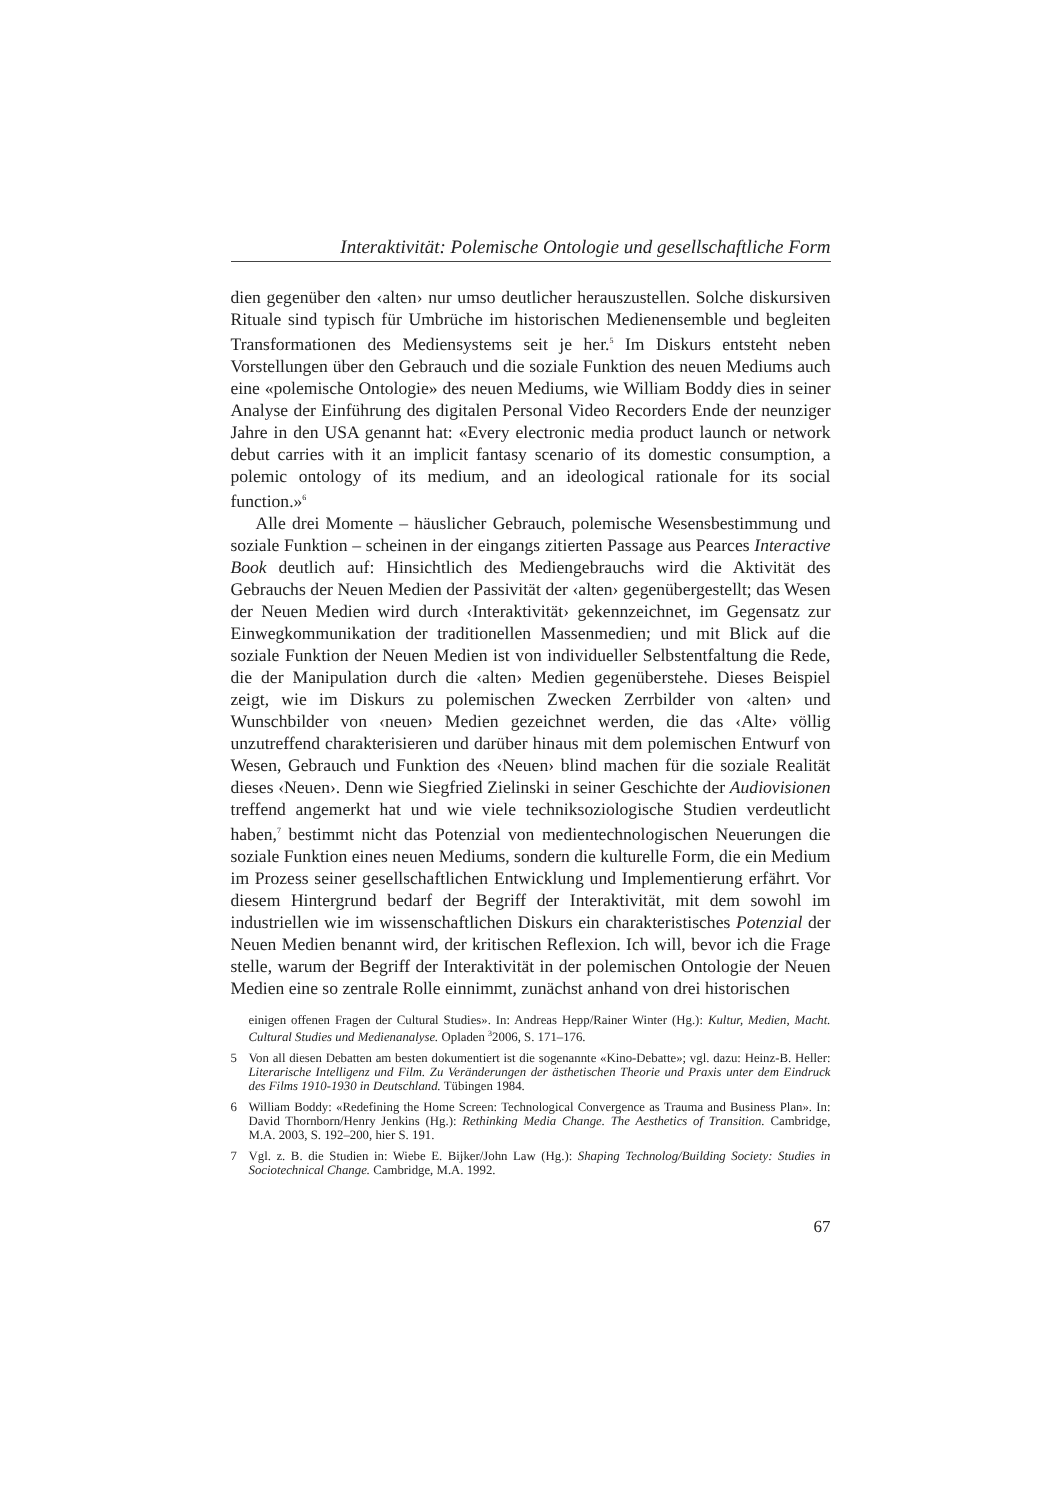Interaktivität: Polemische Ontologie und gesellschaftliche Form
dien gegenüber den ‹alten› nur umso deutlicher herauszustellen. Solche diskursiven Rituale sind typisch für Umbrüche im historischen Medienensemble und begleiten Transformationen des Mediensystems seit je her.<sup>5</sup> Im Diskurs entsteht neben Vorstellungen über den Gebrauch und die soziale Funktion des neuen Mediums auch eine «polemische Ontologie» des neuen Mediums, wie William Boddy dies in seiner Analyse der Einführung des digitalen Personal Video Recorders Ende der neunziger Jahre in den USA genannt hat: «Every electronic media product launch or network debut carries with it an implicit fantasy scenario of its domestic consumption, a polemic ontology of its medium, and an ideological rationale for its social function.»<sup>6</sup>
Alle drei Momente – häuslicher Gebrauch, polemische Wesensbestimmung und soziale Funktion – scheinen in der eingangs zitierten Passage aus Pearces Interactive Book deutlich auf: Hinsichtlich des Mediengebrauchs wird die Aktivität des Gebrauchs der Neuen Medien der Passivität der ‹alten› gegenübergestellt; das Wesen der Neuen Medien wird durch ‹Interaktivität› gekennzeichnet, im Gegensatz zur Einwegkommunikation der traditionellen Massenmedien; und mit Blick auf die soziale Funktion der Neuen Medien ist von individueller Selbstentfaltung die Rede, die der Manipulation durch die ‹alten› Medien gegenüberstehe. Dieses Beispiel zeigt, wie im Diskurs zu polemischen Zwecken Zerrbilder von ‹alten› und Wunschbilder von ‹neuen› Medien gezeichnet werden, die das ‹Alte› völlig unzutreffend charakterisieren und darüber hinaus mit dem polemischen Entwurf von Wesen, Gebrauch und Funktion des ‹Neuen› blind machen für die soziale Realität dieses ‹Neuen›. Denn wie Siegfried Zielinski in seiner Geschichte der Audiovisionen treffend angemerkt hat und wie viele techniksoziologische Studien verdeutlicht haben,<sup>7</sup> bestimmt nicht das Potenzial von medientechnologischen Neuerungen die soziale Funktion eines neuen Mediums, sondern die kulturelle Form, die ein Medium im Prozess seiner gesellschaftlichen Entwicklung und Implementierung erfährt. Vor diesem Hintergrund bedarf der Begriff der Interaktivität, mit dem sowohl im industriellen wie im wissenschaftlichen Diskurs ein charakteristisches Potenzial der Neuen Medien benannt wird, der kritischen Reflexion. Ich will, bevor ich die Frage stelle, warum der Begriff der Interaktivität in der polemischen Ontologie der Neuen Medien eine so zentrale Rolle einnimmt, zunächst anhand von drei historischen
einigen offenen Fragen der Cultural Studies». In: Andreas Hepp/Rainer Winter (Hg.): Kultur, Medien, Macht. Cultural Studies und Medienanalyse. Opladen <sup>3</sup>2006, S. 171–176.
5 Von all diesen Debatten am besten dokumentiert ist die sogenannte «Kino-Debatte»; vgl. dazu: Heinz-B. Heller: Literarische Intelligenz und Film. Zu Veränderungen der ästhetischen Theorie und Praxis unter dem Eindruck des Films 1910-1930 in Deutschland. Tübingen 1984.
6 William Boddy: «Redefining the Home Screen: Technological Convergence as Trauma and Business Plan». In: David Thornborn/Henry Jenkins (Hg.): Rethinking Media Change. The Aesthetics of Transition. Cambridge, M.A. 2003, S. 192–200, hier S. 191.
7 Vgl. z. B. die Studien in: Wiebe E. Bijker/John Law (Hg.): Shaping Technolog/Building Society: Studies in Sociotechnical Change. Cambridge, M.A. 1992.
67